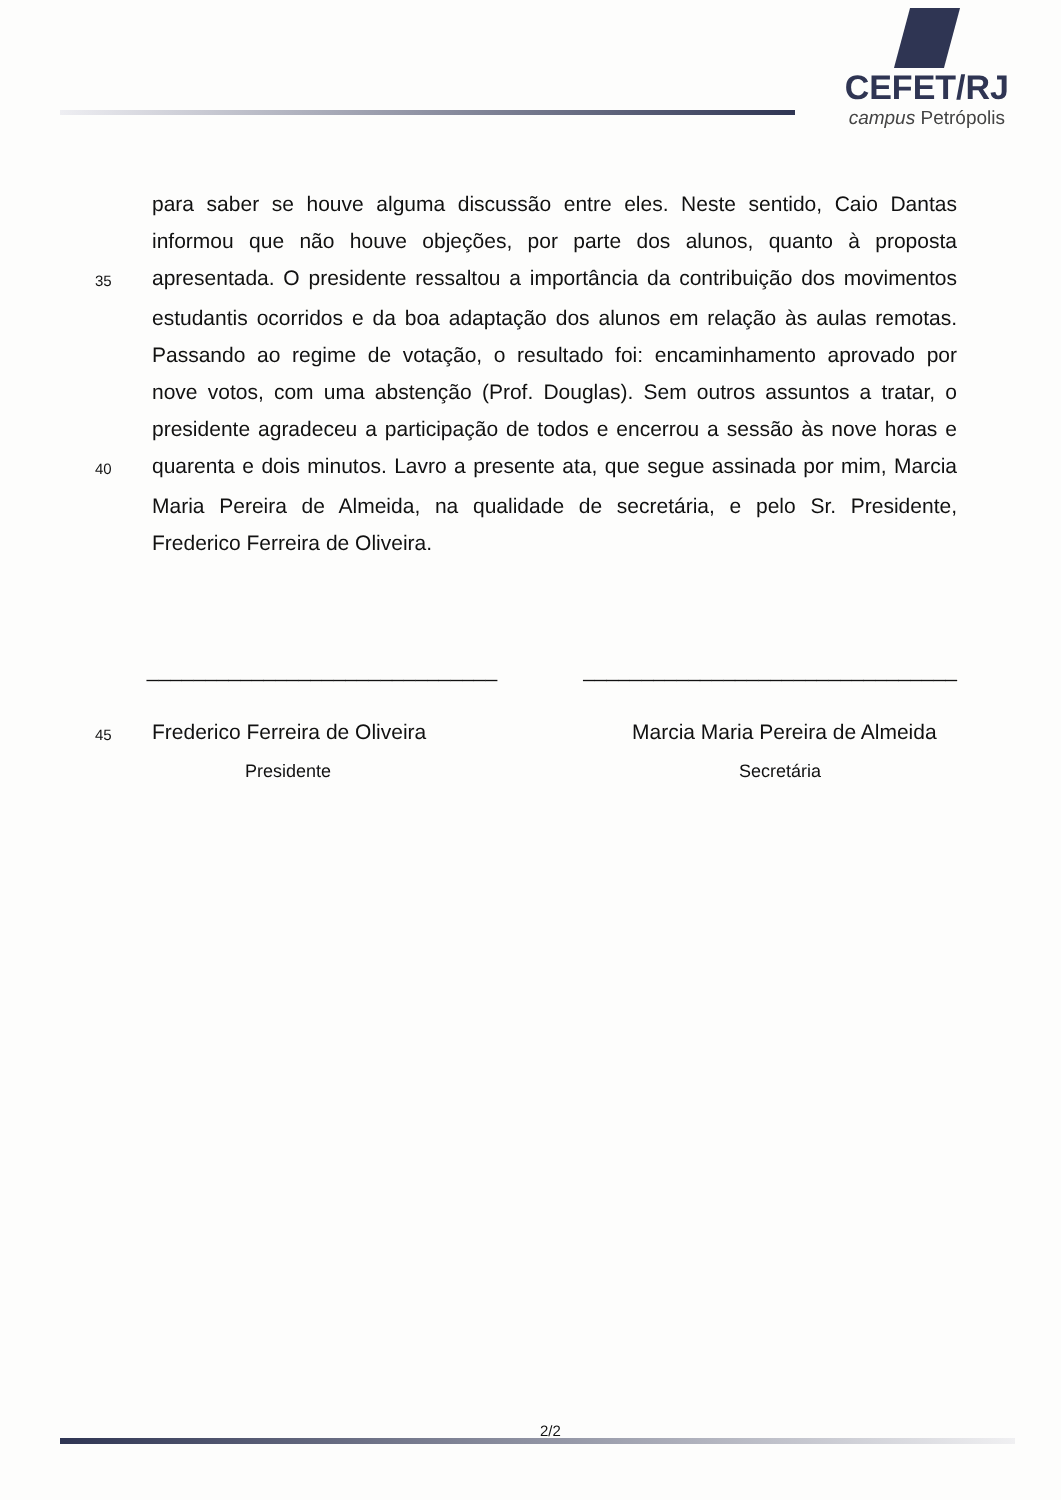CEFET/RJ
campus Petrópolis
para saber se houve alguma discussão entre eles. Neste sentido, Caio Dantas
informou que não houve objeções, por parte dos alunos, quanto à proposta
35 apresentada. O presidente ressaltou a importância da contribuição dos movimentos
estudantis ocorridos e da boa adaptação dos alunos em relação às aulas remotas.
Passando ao regime de votação, o resultado foi: encaminhamento aprovado por
nove votos, com uma abstenção (Prof. Douglas). Sem outros assuntos a tratar, o
presidente agradeceu a participação de todos e encerrou a sessão às nove horas e
40 quarenta e dois minutos. Lavro a presente ata, que segue assinada por mim, Marcia
Maria Pereira de Almeida, na qualidade de secretária, e pelo Sr. Presidente,
Frederico Ferreira de Oliveira.
______________________________ ________________________________
45 Frederico Ferreira de Oliveira Marcia Maria Pereira de Almeida
Presidente Secretária
2/2